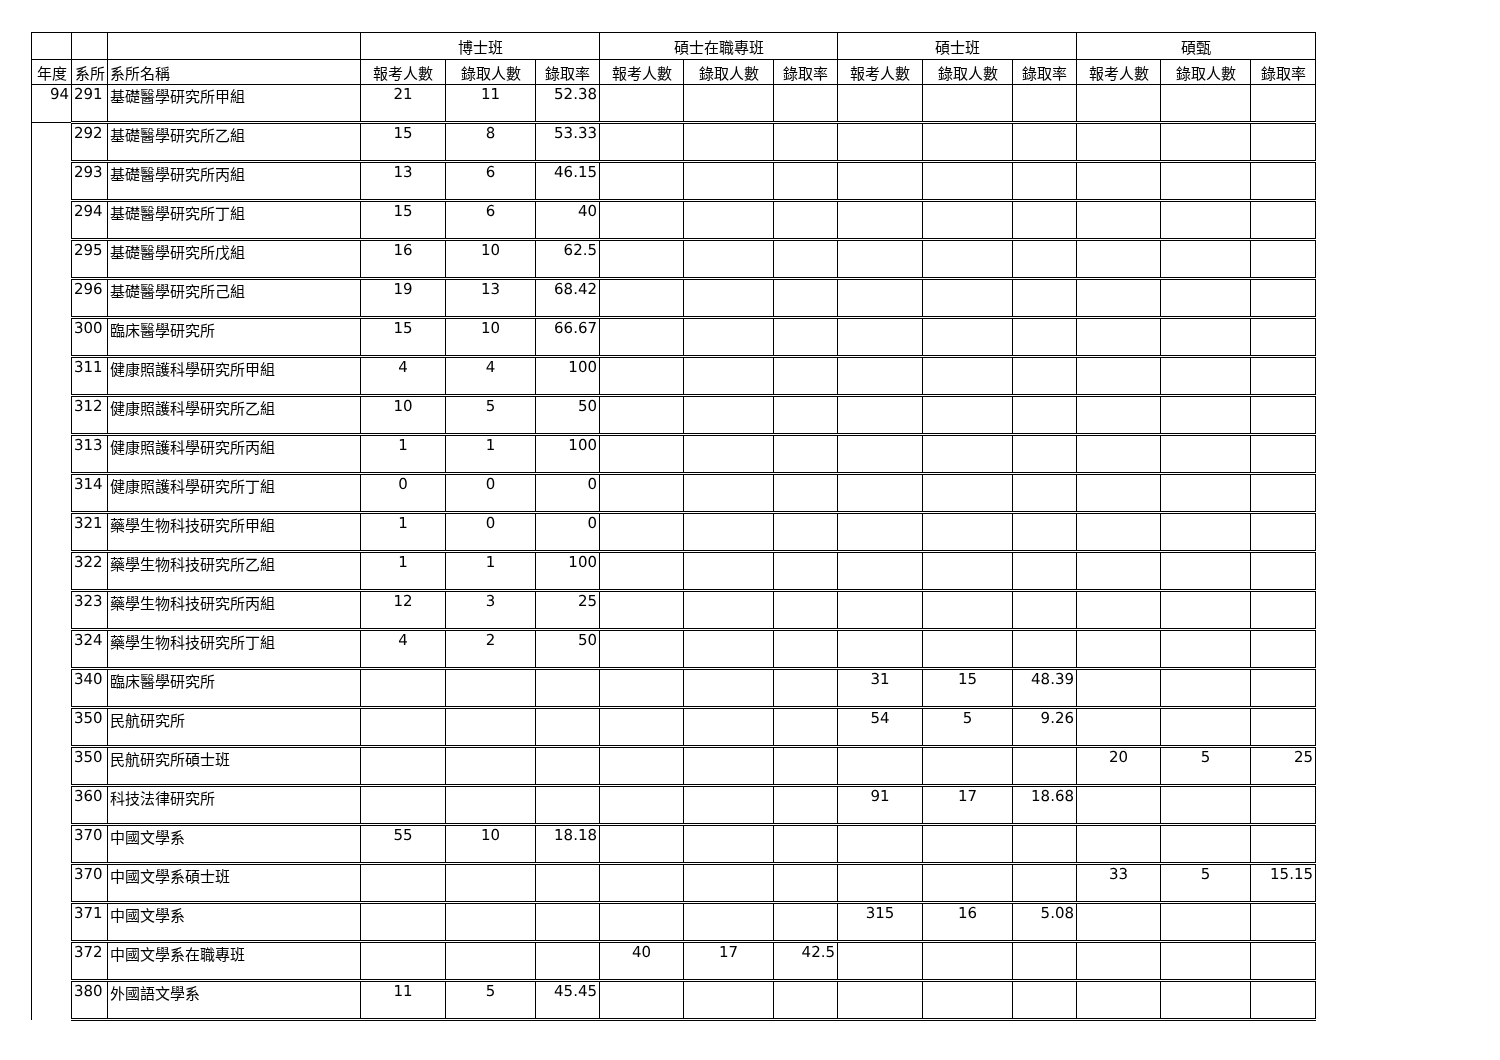| | | | 博士班 | | | 碩士在職專班 | | | 碩士班 | | | 碩甄 | | |
| --- | --- | --- | --- | --- | --- | --- | --- | --- | --- | --- | --- | --- | --- | --- |
| 年度 | 系所 | 系所名稱 | 報考人數 | 錄取人數 | 錄取率 | 報考人數 | 錄取人數 | 錄取率 | 報考人數 | 錄取人數 | 錄取率 | 報考人數 | 錄取人數 | 錄取率 |
| 94 | 291 | 基礎醫學研究所甲組 | 21 | 11 | 52.38 | | | | | | | | | |
| | 292 | 基礎醫學研究所乙組 | 15 | 8 | 53.33 | | | | | | | | | |
| | 293 | 基礎醫學研究所丙組 | 13 | 6 | 46.15 | | | | | | | | | |
| | 294 | 基礎醫學研究所丁組 | 15 | 6 | 40 | | | | | | | | | |
| | 295 | 基礎醫學研究所戊組 | 16 | 10 | 62.5 | | | | | | | | | |
| | 296 | 基礎醫學研究所己組 | 19 | 13 | 68.42 | | | | | | | | | |
| | 300 | 臨床醫學研究所 | 15 | 10 | 66.67 | | | | | | | | | |
| | 311 | 健康照護科學研究所甲組 | 4 | 4 | 100 | | | | | | | | | |
| | 312 | 健康照護科學研究所乙組 | 10 | 5 | 50 | | | | | | | | | |
| | 313 | 健康照護科學研究所丙組 | 1 | 1 | 100 | | | | | | | | | |
| | 314 | 健康照護科學研究所丁組 | 0 | 0 | 0 | | | | | | | | | |
| | 321 | 藥學生物科技研究所甲組 | 1 | 0 | 0 | | | | | | | | | |
| | 322 | 藥學生物科技研究所乙組 | 1 | 1 | 100 | | | | | | | | | |
| | 323 | 藥學生物科技研究所丙組 | 12 | 3 | 25 | | | | | | | | | |
| | 324 | 藥學生物科技研究所丁組 | 4 | 2 | 50 | | | | | | | | | |
| | 340 | 臨床醫學研究所 | | | | | | | 31 | 15 | 48.39 | | | |
| | 350 | 民航研究所 | | | | | | | 54 | 5 | 9.26 | | | |
| | 350 | 民航研究所碩士班 | | | | | | | | | | 20 | 5 | 25 |
| | 360 | 科技法律研究所 | | | | | | | 91 | 17 | 18.68 | | | |
| | 370 | 中國文學系 | 55 | 10 | 18.18 | | | | | | | | | |
| | 370 | 中國文學系碩士班 | | | | | | | | | | 33 | 5 | 15.15 |
| | 371 | 中國文學系 | | | | | | | 315 | 16 | 5.08 | | | |
| | 372 | 中國文學系在職專班 | | | | 40 | 17 | 42.5 | | | | | | |
| | 380 | 外國語文學系 | 11 | 5 | 45.45 | | | | | | | | | |